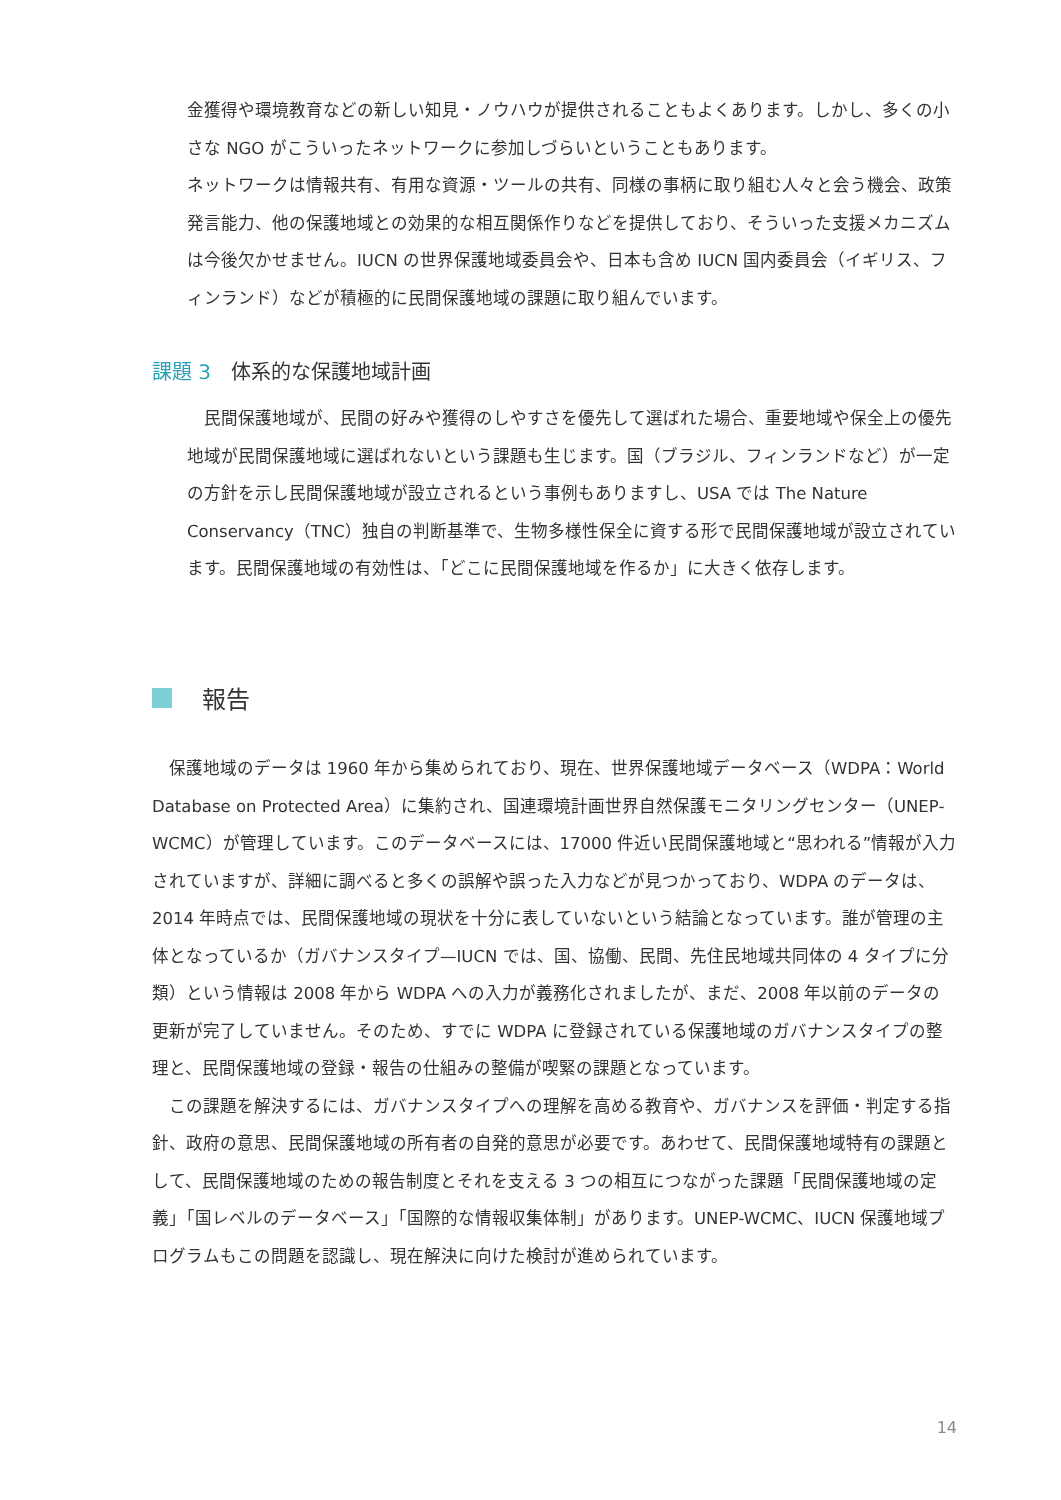金獲得や環境教育などの新しい知見・ノウハウが提供されることもよくあります。しかし、多くの小さな NGO がこういったネットワークに参加しづらいということもあります。
ネットワークは情報共有、有用な資源・ツールの共有、同様の事柄に取り組む人々と会う機会、政策発言能力、他の保護地域との効果的な相互関係作りなどを提供しており、そういった支援メカニズムは今後欠かせません。IUCN の世界保護地域委員会や、日本も含め IUCN 国内委員会（イギリス、フィンランド）などが積極的に民間保護地域の課題に取り組んでいます。
課題 3 体系的な保護地域計画
民間保護地域が、民間の好みや獲得のしやすさを優先して選ばれた場合、重要地域や保全上の優先地域が民間保護地域に選ばれないという課題も生じます。国（ブラジル、フィンランドなど）が一定の方針を示し民間保護地域が設立されるという事例もありますし、USA では The Nature Conservancy（TNC）独自の判断基準で、生物多様性保全に資する形で民間保護地域が設立されています。民間保護地域の有効性は、「どこに民間保護地域を作るか」に大きく依存します。
報告
保護地域のデータは 1960 年から集められており、現在、世界保護地域データベース（WDPA：World Database on Protected Area）に集約され、国連環境計画世界自然保護モニタリングセンター（UNEP-WCMC）が管理しています。このデータベースには、17000 件近い民間保護地域と“思われる”情報が入力されていますが、詳細に調べると多くの誤解や誤った入力などが見つかっており、WDPA のデータは、2014 年時点では、民間保護地域の現状を十分に表していないという結論となっています。誰が管理の主体となっているか（ガバナンスタイプ—IUCN では、国、協働、民間、先住民地域共同体の 4 タイプに分類）という情報は 2008 年から WDPA への入力が義務化されましたが、まだ、2008 年以前のデータの更新が完了していません。そのため、すでに WDPA に登録されている保護地域のガバナンスタイプの整理と、民間保護地域の登録・報告の仕組みの整備が喫緊の課題となっています。
この課題を解決するには、ガバナンスタイプへの理解を高める教育や、ガバナンスを評価・判定する指針、政府の意思、民間保護地域の所有者の自発的意思が必要です。あわせて、民間保護地域特有の課題として、民間保護地域のための報告制度とそれを支える 3 つの相互につながった課題「民間保護地域の定義」「国レベルのデータベース」「国際的な情報収集体制」があります。UNEP-WCMC、IUCN 保護地域プログラムもこの問題を認識し、現在解決に向けた検討が進められています。
14